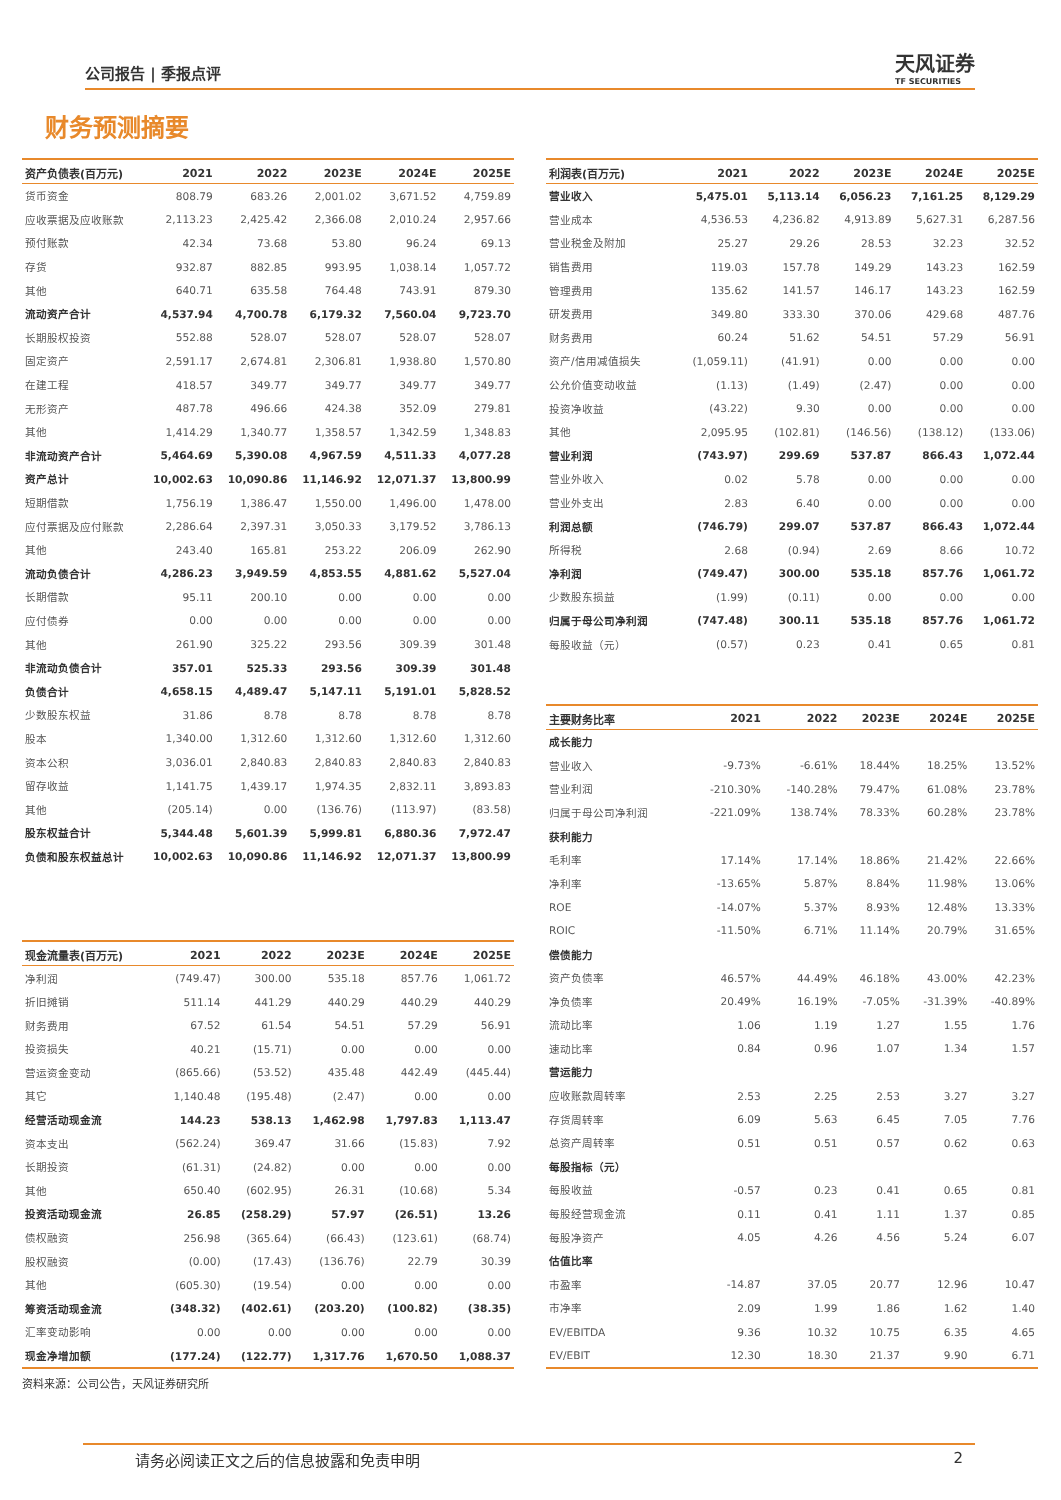公司报告 | 季报点评 天风证券
TF SECURITIES
财务预测摘要
| 资产负债表(百万元) | 2021 | 2022 | 2023E | 2024E | 2025E |
| --- | --- | --- | --- | --- | --- |
| 货币资金 | 808.79 | 683.26 | 2,001.02 | 3,671.52 | 4,759.89 |
| 应收票据及应收账款 | 2,113.23 | 2,425.42 | 2,366.08 | 2,010.24 | 2,957.66 |
| 预付账款 | 42.34 | 73.68 | 53.80 | 96.24 | 69.13 |
| 存货 | 932.87 | 882.85 | 993.95 | 1,038.14 | 1,057.72 |
| 其他 | 640.71 | 635.58 | 764.48 | 743.91 | 879.30 |
| 流动资产合计 | 4,537.94 | 4,700.78 | 6,179.32 | 7,560.04 | 9,723.70 |
| 长期股权投资 | 552.88 | 528.07 | 528.07 | 528.07 | 528.07 |
| 固定资产 | 2,591.17 | 2,674.81 | 2,306.81 | 1,938.80 | 1,570.80 |
| 在建工程 | 418.57 | 349.77 | 349.77 | 349.77 | 349.77 |
| 无形资产 | 487.78 | 496.66 | 424.38 | 352.09 | 279.81 |
| 其他 | 1,414.29 | 1,340.77 | 1,358.57 | 1,342.59 | 1,348.83 |
| 非流动资产合计 | 5,464.69 | 5,390.08 | 4,967.59 | 4,511.33 | 4,077.28 |
| 资产总计 | 10,002.63 | 10,090.86 | 11,146.92 | 12,071.37 | 13,800.99 |
| 短期借款 | 1,756.19 | 1,386.47 | 1,550.00 | 1,496.00 | 1,478.00 |
| 应付票据及应付账款 | 2,286.64 | 2,397.31 | 3,050.33 | 3,179.52 | 3,786.13 |
| 其他 | 243.40 | 165.81 | 253.22 | 206.09 | 262.90 |
| 流动负债合计 | 4,286.23 | 3,949.59 | 4,853.55 | 4,881.62 | 5,527.04 |
| 长期借款 | 95.11 | 200.10 | 0.00 | 0.00 | 0.00 |
| 应付债券 | 0.00 | 0.00 | 0.00 | 0.00 | 0.00 |
| 其他 | 261.90 | 325.22 | 293.56 | 309.39 | 301.48 |
| 非流动负债合计 | 357.01 | 525.33 | 293.56 | 309.39 | 301.48 |
| 负债合计 | 4,658.15 | 4,489.47 | 5,147.11 | 5,191.01 | 5,828.52 |
| 少数股东权益 | 31.86 | 8.78 | 8.78 | 8.78 | 8.78 |
| 股本 | 1,340.00 | 1,312.60 | 1,312.60 | 1,312.60 | 1,312.60 |
| 资本公积 | 3,036.01 | 2,840.83 | 2,840.83 | 2,840.83 | 2,840.83 |
| 留存收益 | 1,141.75 | 1,439.17 | 1,974.35 | 2,832.11 | 3,893.83 |
| 其他 | (205.14) | 0.00 | (136.76) | (113.97) | (83.58) |
| 股东权益合计 | 5,344.48 | 5,601.39 | 5,999.81 | 6,880.36 | 7,972.47 |
| 负债和股东权益总计 | 10,002.63 | 10,090.86 | 11,146.92 | 12,071.37 | 13,800.99 |
| 现金流量表(百万元) | 2021 | 2022 | 2023E | 2024E | 2025E |
| --- | --- | --- | --- | --- | --- |
| 净利润 | (749.47) | 300.00 | 535.18 | 857.76 | 1,061.72 |
| 折旧摊销 | 511.14 | 441.29 | 440.29 | 440.29 | 440.29 |
| 财务费用 | 67.52 | 61.54 | 54.51 | 57.29 | 56.91 |
| 投资损失 | 40.21 | (15.71) | 0.00 | 0.00 | 0.00 |
| 营运资金变动 | (865.66) | (53.52) | 435.48 | 442.49 | (445.44) |
| 其它 | 1,140.48 | (195.48) | (2.47) | 0.00 | 0.00 |
| 经营活动现金流 | 144.23 | 538.13 | 1,462.98 | 1,797.83 | 1,113.47 |
| 资本支出 | (562.24) | 369.47 | 31.66 | (15.83) | 7.92 |
| 长期投资 | (61.31) | (24.82) | 0.00 | 0.00 | 0.00 |
| 其他 | 650.40 | (602.95) | 26.31 | (10.68) | 5.34 |
| 投资活动现金流 | 26.85 | (258.29) | 57.97 | (26.51) | 13.26 |
| 债权融资 | 256.98 | (365.64) | (66.43) | (123.61) | (68.74) |
| 股权融资 | (0.00) | (17.43) | (136.76) | 22.79 | 30.39 |
| 其他 | (605.30) | (19.54) | 0.00 | 0.00 | 0.00 |
| 筹资活动现金流 | (348.32) | (402.61) | (203.20) | (100.82) | (38.35) |
| 汇率变动影响 | 0.00 | 0.00 | 0.00 | 0.00 | 0.00 |
| 现金净增加额 | (177.24) | (122.77) | 1,317.76 | 1,670.50 | 1,088.37 |
资料来源：公司公告，天风证券研究所
| 利润表(百万元) | 2021 | 2022 | 2023E | 2024E | 2025E |
| --- | --- | --- | --- | --- | --- |
| 营业收入 | 5,475.01 | 5,113.14 | 6,056.23 | 7,161.25 | 8,129.29 |
| 营业成本 | 4,536.53 | 4,236.82 | 4,913.89 | 5,627.31 | 6,287.56 |
| 营业税金及附加 | 25.27 | 29.26 | 28.53 | 32.23 | 32.52 |
| 销售费用 | 119.03 | 157.78 | 149.29 | 143.23 | 162.59 |
| 管理费用 | 135.62 | 141.57 | 146.17 | 143.23 | 162.59 |
| 研发费用 | 349.80 | 333.30 | 370.06 | 429.68 | 487.76 |
| 财务费用 | 60.24 | 51.62 | 54.51 | 57.29 | 56.91 |
| 资产/信用减值损失 | (1,059.11) | (41.91) | 0.00 | 0.00 | 0.00 |
| 公允价值变动收益 | (1.13) | (1.49) | (2.47) | 0.00 | 0.00 |
| 投资净收益 | (43.22) | 9.30 | 0.00 | 0.00 | 0.00 |
| 其他 | 2,095.95 | (102.81) | (146.56) | (138.12) | (133.06) |
| 营业利润 | (743.97) | 299.69 | 537.87 | 866.43 | 1,072.44 |
| 营业外收入 | 0.02 | 5.78 | 0.00 | 0.00 | 0.00 |
| 营业外支出 | 2.83 | 6.40 | 0.00 | 0.00 | 0.00 |
| 利润总额 | (746.79) | 299.07 | 537.87 | 866.43 | 1,072.44 |
| 所得税 | 2.68 | (0.94) | 2.69 | 8.66 | 10.72 |
| 净利润 | (749.47) | 300.00 | 535.18 | 857.76 | 1,061.72 |
| 少数股东损益 | (1.99) | (0.11) | 0.00 | 0.00 | 0.00 |
| 归属于母公司净利润 | (747.48) | 300.11 | 535.18 | 857.76 | 1,061.72 |
| 每股收益（元） | (0.57) | 0.23 | 0.41 | 0.65 | 0.81 |
| 主要财务比率 | 2021 | 2022 | 2023E | 2024E | 2025E |
| --- | --- | --- | --- | --- | --- |
| 成长能力 | | | | | |
| 营业收入 | -9.73% | -6.61% | 18.44% | 18.25% | 13.52% |
| 营业利润 | -210.30% | -140.28% | 79.47% | 61.08% | 23.78% |
| 归属于母公司净利润 | -221.09% | 138.74% | 78.33% | 60.28% | 23.78% |
| 获利能力 | | | | | |
| 毛利率 | 17.14% | 17.14% | 18.86% | 21.42% | 22.66% |
| 净利率 | -13.65% | 5.87% | 8.84% | 11.98% | 13.06% |
| ROE | -14.07% | 5.37% | 8.93% | 12.48% | 13.33% |
| ROIC | -11.50% | 6.71% | 11.14% | 20.79% | 31.65% |
| 偿债能力 | | | | | |
| 资产负债率 | 46.57% | 44.49% | 46.18% | 43.00% | 42.23% |
| 净负债率 | 20.49% | 16.19% | -7.05% | -31.39% | -40.89% |
| 流动比率 | 1.06 | 1.19 | 1.27 | 1.55 | 1.76 |
| 速动比率 | 0.84 | 0.96 | 1.07 | 1.34 | 1.57 |
| 营运能力 | | | | | |
| 应收账款周转率 | 2.53 | 2.25 | 2.53 | 3.27 | 3.27 |
| 存货周转率 | 6.09 | 5.63 | 6.45 | 7.05 | 7.76 |
| 总资产周转率 | 0.51 | 0.51 | 0.57 | 0.62 | 0.63 |
| 每股指标（元） | | | | | |
| 每股收益 | -0.57 | 0.23 | 0.41 | 0.65 | 0.81 |
| 每股经营现金流 | 0.11 | 0.41 | 1.11 | 1.37 | 0.85 |
| 每股净资产 | 4.05 | 4.26 | 4.56 | 5.24 | 6.07 |
| 估值比率 | | | | | |
| 市盈率 | -14.87 | 37.05 | 20.77 | 12.96 | 10.47 |
| 市净率 | 2.09 | 1.99 | 1.86 | 1.62 | 1.40 |
| EV/EBITDA | 9.36 | 10.32 | 10.75 | 6.35 | 4.65 |
| EV/EBIT | 12.30 | 18.30 | 21.37 | 9.90 | 6.71 |
请务必阅读正文之后的信息披露和免责申明 2